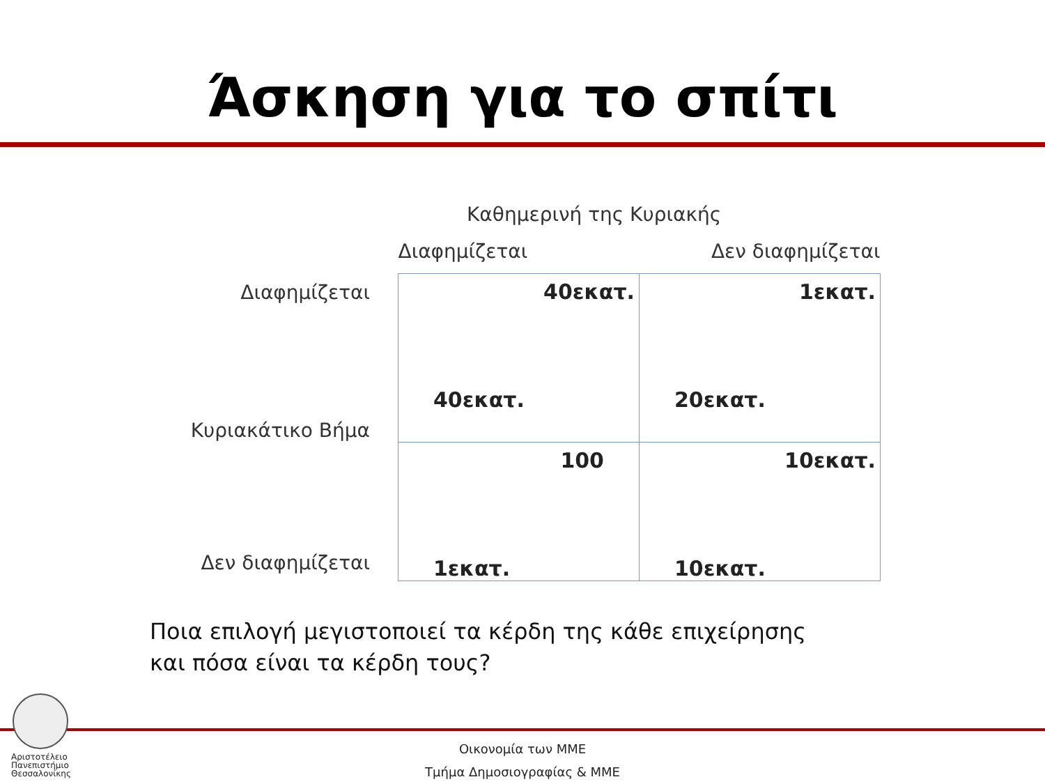Άσκηση για το σπίτι
Καθημερινή της Κυριακής
| | Διαφημίζεται | Δεν διαφημίζεται |
| --- | --- | --- |
| Διαφημίζεται Κυριακάτικο Βήμα | 40εκατ. 40εκατ. | 1εκατ. 20εκατ. |
| Δεν διαφημίζεται | 100 1εκατ. | 10εκατ. 10εκατ. |
Ποια επιλογή μεγιστοποιεί τα κέρδη της κάθε επιχείρησης και πόσα είναι τα κέρδη τους?
Αριστοτέλειο
Πανεπιστήμιο
Θεσσαλονίκης
Οικονομία των ΜΜΕ
Τμήμα Δημοσιογραφίας & ΜΜΕ